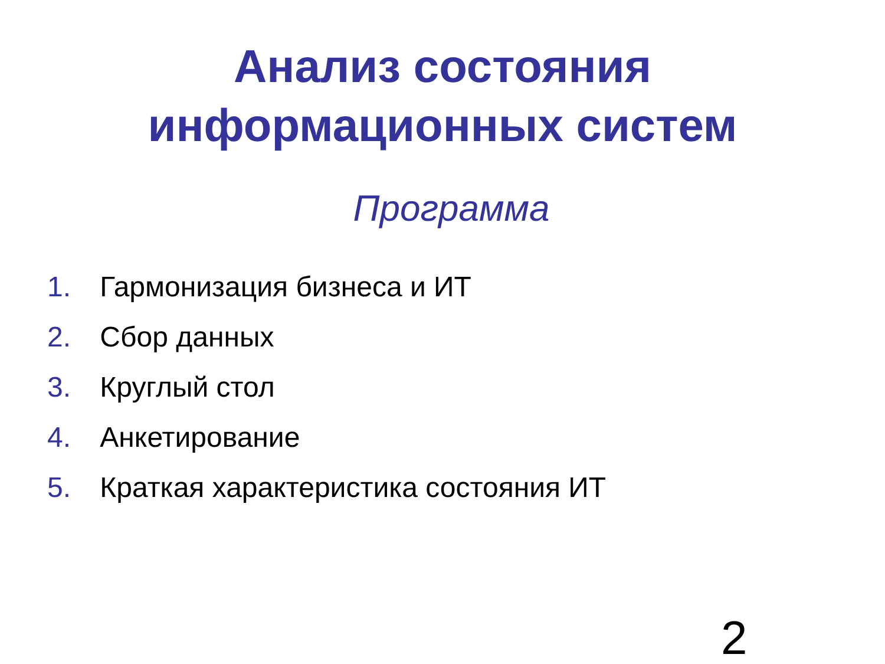Анализ состояния
информационных систем
Программа
1. Гармонизация бизнеса и ИТ
2. Сбор данных
3. Круглый стол
4. Анкетирование
5. Краткая характеристика состояния ИТ
2